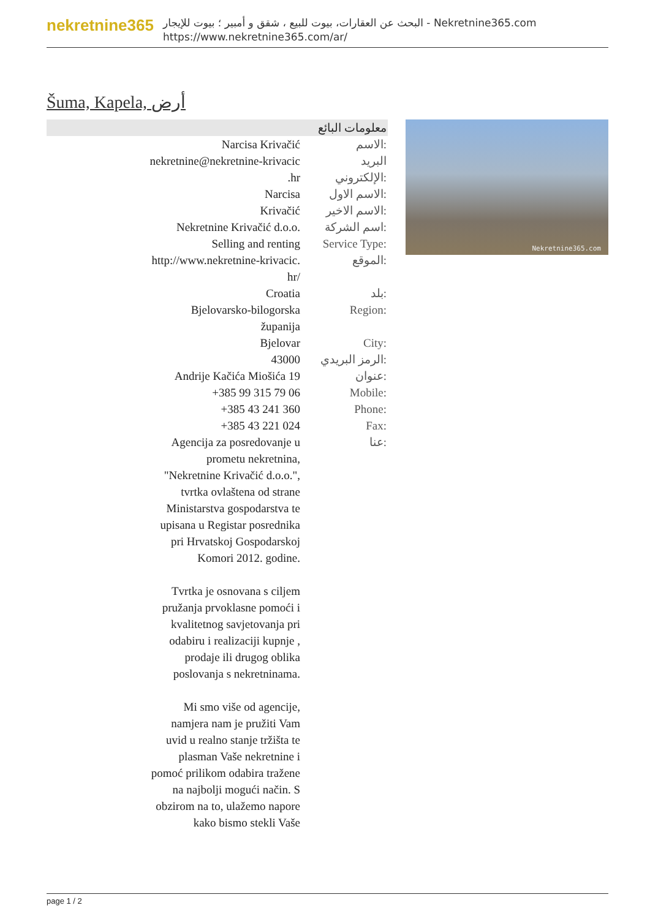nekretnine365
البحث عن العقارات، بيوت للبيع ، شقق و أمبير ؛ بيوت للإيجار - Nekretnine365.com
https://www.nekretnine365.com/ar/
Šuma, Kapela, أرض
معلومات البائع
| Narcisa Krivačić | الاسم: |
| nekretnine@nekretnine-krivacic .hr | البريد الإلكتروني: |
| Narcisa | الاسم الاول: |
| Krivačić | الاسم الاخير: |
| Nekretnine Krivačić d.o.o. | اسم الشركة: |
| Selling and renting | Service Type: |
| http://www.nekretnine-krivacic. hr/ | الموقع: |
| Croatia | بلد: |
| Bjelovarsko-bilogorska županija | Region: |
| Bjelovar | City: |
| 43000 | الرمز البريدي: |
| Andrije Kačića Miošića 19 | عنوان: |
| +385 99 315 79 06 | Mobile: |
| +385 43 241 360 | Phone: |
| +385 43 221 024 | Fax: |
| Agencija za posredovanje u prometu nekretnina, "Nekretnine Krivačić d.o.o.", tvrtka ovlaštena od strane Ministarstva gospodarstva te upisana u Registar posrednika pri Hrvatskoj Gospodarskoj Komori 2012. godine. Tvrtka je osnovana s ciljem pružanja prvoklasne pomoći i kvalitetnog savjetovanja pri odabiru i realizaciji kupnje , prodaje ili drugog oblika poslovanja s nekretninama. Mi smo više od agencije, namjera nam je pružiti Vam uvid u realno stanje tržišta te plasman Vaše nekretnine i pomoć prilikom odabira tražene na najbolji mogući način. S obzirom na to, ulažemo napore kako bismo stekli Vaše | عنا: |
Nekretnine365.com
page 1 / 2